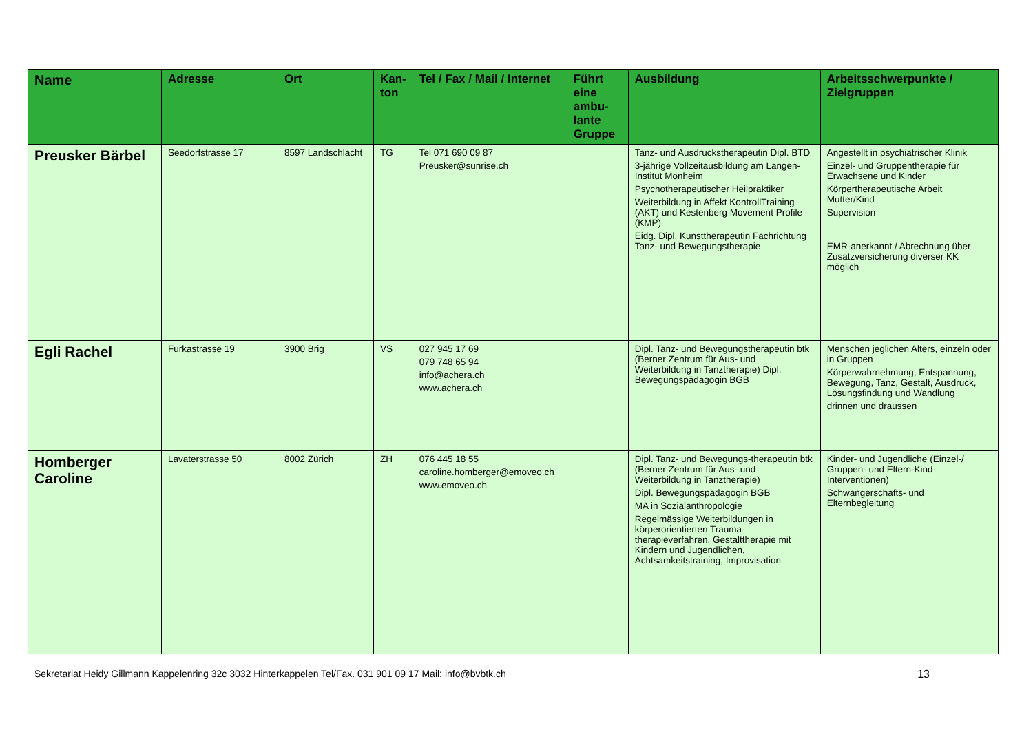| Name | Adresse | Ort | Kan- ton | Tel / Fax / Mail / Internet | Führt eine ambu-lante Gruppe | Ausbildung | Arbeitsschwerpunkte / Zielgruppen |
| --- | --- | --- | --- | --- | --- | --- | --- |
| Preusker Bärbel | Seedorfstrasse 17 | 8597 Landschlacht | TG | Tel 071 690 09 87 Preusker@sunrise.ch | | Tanz- und Ausdruckstherapeutin Dipl. BTD 3-jährige Vollzeitausbildung am Langen-Institut Monheim Psychotherapeutischer Heilpraktiker Weiterbildung in Affekt KontrollTraining (AKT) und Kestenberg Movement Profile (KMP) Eidg. Dipl. Kunsttherapeutin Fachrichtung Tanz- und Bewegungstherapie | Angestellt in psychiatrischer Klinik Einzel- und Gruppentherapie für Erwachsene und Kinder Körpertherapeutische Arbeit Mutter/Kind Supervision EMR-anerkannt / Abrechnung über Zusatzversicherung diverser KK möglich |
| Egli Rachel | Furkastrasse 19 | 3900 Brig | VS | 027 945 17 69 079 748 65 94 info@achera.ch www.achera.ch | | Dipl. Tanz- und Bewegungstherapeutin btk (Berner Zentrum für Aus- und Weiterbildung in Tanztherapie) Dipl. Bewegungspädagogin BGB | Menschen jeglichen Alters, einzeln oder in Gruppen Körperwahrnehmung, Entspannung, Bewegung, Tanz, Gestalt, Ausdruck, Lösungsfindung und Wandlung drinnen und draussen |
| Homberger Caroline | Lavaterstrasse 50 | 8002 Zürich | ZH | 076 445 18 55 caroline.homberger@emoveo.ch www.emoveo.ch | | Dipl. Tanz- und Bewegungs-therapeutin btk (Berner Zentrum für Aus- und Weiterbildung in Tanztherapie) Dipl. Bewegungspädagogin BGB MA in Sozialanthropologie Regelmässige Weiterbildungen in körperorientierten Trauma-therapieverfahren, Gestalttherapie mit Kindern und Jugendlichen, Achtsamkeitstraining, Improvisation | Kinder- und Jugendliche (Einzel-/ Gruppen- und Eltern-Kind-Interventionen) Schwangerschafts- und Elternbegleitung |
Sekretariat Heidy Gillmann Kappelenring 32c 3032 Hinterkappelen Tel/Fax. 031 901 09 17 Mail: info@bvbtk.ch 13